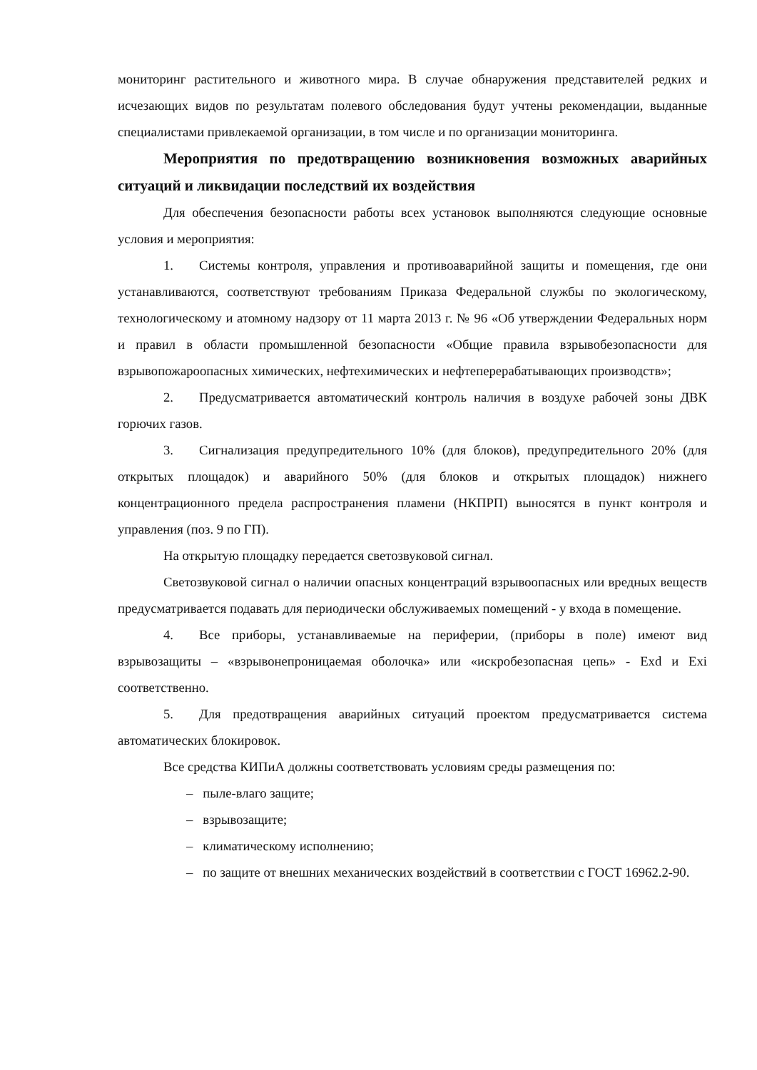мониторинг растительного и животного мира. В случае обнаружения представителей редких и исчезающих видов по результатам полевого обследования будут учтены рекомендации, выданные специалистами привлекаемой организации, в том числе и по организации мониторинга.
Мероприятия по предотвращению возникновения возможных аварийных ситуаций и ликвидации последствий их воздействия
Для обеспечения безопасности работы всех установок выполняются следующие основные условия и мероприятия:
1. Системы контроля, управления и противоаварийной защиты и помещения, где они устанавливаются, соответствуют требованиям Приказа Федеральной службы по экологическому, технологическому и атомному надзору от 11 марта 2013 г. № 96 «Об утверждении Федеральных норм и правил в области промышленной безопасности «Общие правила взрывобезопасности для взрывопожароопасных химических, нефтехимических и нефтеперерабатывающих производств»;
2. Предусматривается автоматический контроль наличия в воздухе рабочей зоны ДВК горючих газов.
3. Сигнализация предупредительного 10% (для блоков), предупредительного 20% (для открытых площадок) и аварийного 50% (для блоков и открытых площадок) нижнего концентрационного предела распространения пламени (НКПРП) выносятся в пункт контроля и управления (поз. 9 по ГП).
На открытую площадку передается светозвуковой сигнал.
Светозвуковой сигнал о наличии опасных концентраций взрывоопасных или вредных веществ предусматривается подавать для периодически обслуживаемых помещений - у входа в помещение.
4. Все приборы, устанавливаемые на периферии, (приборы в поле) имеют вид взрывозащиты – «взрывонепроницаемая оболочка» или «искробезопасная цепь» - Exd и Exi соответственно.
5. Для предотвращения аварийных ситуаций проектом предусматривается система автоматических блокировок.
Все средства КИПиА должны соответствовать условиям среды размещения по:
– пыле-влаго защите;
– взрывозащите;
– климатическому исполнению;
– по защите от внешних механических воздействий в соответствии с ГОСТ 16962.2-90.